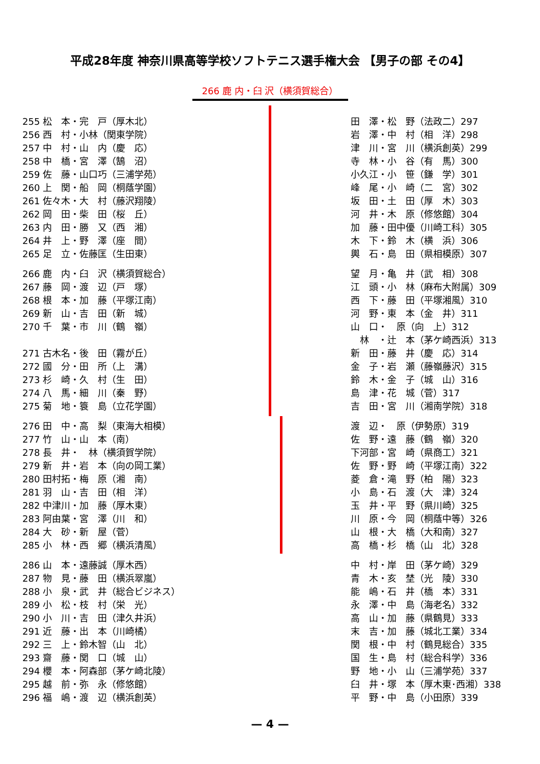平成28年度 神奈川県高等学校ソフトテニス選手権大会 【男子の部 その4】
266 鹿 内・臼 沢（横須賀総合）
| 255 松 本・完 戸（厚木北） | | 田 澤・松 野（法政二）297 |
| 256 西 村・小林（関東学院） | | 岩 澤・中 村（相 洋）298 |
| 257 中 村・山 内（慶 応） | | 津 川・宮 川（横浜創英）299 |
| 258 中 橋・宮 澤（鵠 沼） | | 寺 林・小 谷（有 馬）300 |
| 259 佐 藤・山口巧（三浦学苑） | | 小久江・小 笹（鎌 学）301 |
| 260 上 関・船 岡（桐蔭学園） | | 峰 尾・小 崎（二 宮）302 |
| 261 佐々木・大 村（藤沢翔陵） | | 坂 田・土 田（厚 木）303 |
| 262 岡 田・柴 田（桜 丘） | | 河 井・木 原（修悠館）304 |
| 263 内 田・勝 又（西 湘） | | 加 藤・田中優（川崎工科）305 |
| 264 井 上・野 澤（座 間） | | 木 下・鈴 木（横 浜）306 |
| 265 足 立・佐藤匡（生田東） | | 輿 石・島 田（県相模原）307 |
| 266 鹿 内・臼 沢（横須賀総合） | | 望 月・亀 井（武 相）308 |
| 267 藤 岡・渡 辺（戸 塚） | | 江 頭・小 林（麻布大附属）309 |
| 268 根 本・加 藤（平塚江南） | | 西 下・藤 田（平塚湘風）310 |
| 269 新 山・吉 田（新 城） | | 河 野・東 本（金 井）311 |
| 270 千 葉・市 川（鶴 嶺） | | 山 口・ 原（向 上）312 |
| | | 林 ・辻 本（茅ケ崎西浜）313 |
| 271 古木名・後 田（霧が丘） | | 新 田・藤 井（慶 応）314 |
| 272 國 分・田 所（上 溝） | | 金 子・岩 瀬（藤嶺藤沢）315 |
| 273 杉 崎・久 村（生 田） | | 鈴 木・金 子（城 山）316 |
| 274 八 馬・細 川（秦 野） | | 島 津・花 城（菅）317 |
| 275 菊 地・簑 島（立花学園） | | 吉 田・宮 川（湘南学院）318 |
| 276 田 中・高 梨（東海大相模） | | 渡 辺・ 原（伊勢原）319 |
| 277 竹 山・山 本（南） | | 佐 野・遠 藤（鶴 嶺）320 |
| 278 長 井・ 林（横須賀学院） | | 下河部・宮 崎（県商工）321 |
| 279 新 井・岩 本（向の岡工業） | | 佐 野・野 崎（平塚江南）322 |
| 280 田村拓・梅 原（湘 南） | | 菱 倉・滝 野（柏 陽）323 |
| 281 羽 山・吉 田（相 洋） | | 小 島・石 渡（大 津）324 |
| 282 中津川・加 藤（厚木東） | | 玉 井・平 野（県川崎）325 |
| 283 阿由葉・宮 澤（川 和） | | 川 原・今 岡（桐蔭中等）326 |
| 284 大 砂・新 屋（菅） | | 山 根・大 橋（大和南）327 |
| 285 小 林・西 郷（横浜清風） | | 高 橋・杉 橋（山 北）328 |
| 286 山 本・遠藤誠（厚木西） | | 中 村・岸 田（茅ケ崎）329 |
| 287 物 見・藤 田（横浜翠嵐） | | 青 木・亥 埜（光 陵）330 |
| 288 小 泉・武 井（総合ビジネス） | | 能 嶋・石 井（橋 本）331 |
| 289 小 松・枝 村（栄 光） | | 永 澤・中 島（海老名）332 |
| 290 小 川・吉 田（津久井浜） | | 高 山・加 藤（県鶴見）333 |
| 291 近 藤・出 本（川崎橘） | | 末 吉・加 藤（城北工業）334 |
| 292 三 上・鈴木智（山 北） | | 関 根・中 村（鶴見総合）335 |
| 293 齋 藤・関 口（城 山） | | 国 生・島 村（総合科学）336 |
| 294 櫻 本・阿森部（茅ケ崎北陵） | | 野 地・小 山（三浦学苑）337 |
| 295 越 前・弥 永（修悠館） | | 臼 井・塚 本（厚木東･西湘）338 |
| 296 福 嶋・渡 辺（横浜創英） | | 平 野・中 島（小田原）339 |
— 4 —